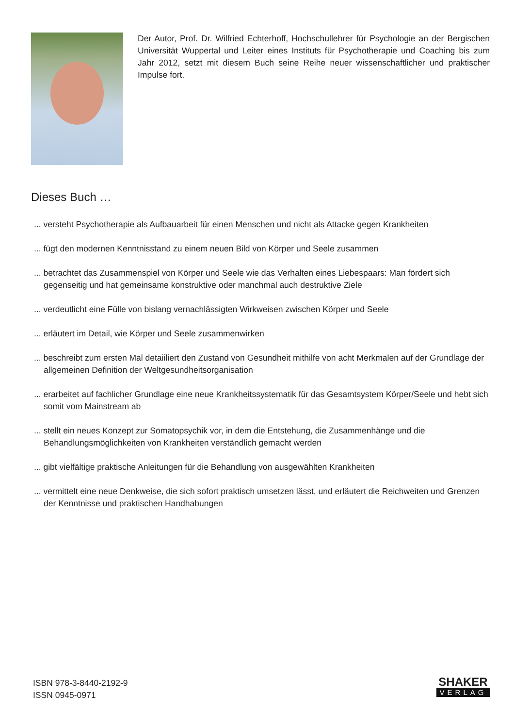Der Autor, Prof. Dr. Wilfried Echterhoff, Hochschullehrer für Psychologie an der Bergischen Universität Wuppertal und Leiter eines Instituts für Psychotherapie und Coaching bis zum Jahr 2012, setzt mit diesem Buch seine Reihe neuer wissenschaftlicher und praktischer Impulse fort.
Dieses Buch …
... versteht Psychotherapie als Aufbauarbeit für einen Menschen und nicht als Attacke gegen Krankheiten
... fügt den modernen Kenntnisstand zu einem neuen Bild von Körper und Seele zusammen
... betrachtet das Zusammenspiel von Körper und Seele wie das Verhalten eines Liebespaars: Man fördert sich gegenseitig und hat gemeinsame konstruktive oder manchmal auch destruktive Ziele
... verdeutlicht eine Fülle von bislang vernachlässigten Wirkweisen zwischen Körper und Seele
... erläutert im Detail, wie Körper und Seele zusammenwirken
... beschreibt zum ersten Mal detaiiliert den Zustand von Gesundheit mithilfe von acht Merkmalen auf der Grundlage der allgemeinen Definition der Weltgesundheitsorganisation
... erarbeitet auf fachlicher Grundlage eine neue Krankheitssystematik für das Gesamtsystem Körper/Seele und hebt sich somit vom Mainstream ab
... stellt ein neues Konzept zur Somatopsychik vor, in dem die Entstehung, die Zusammenhänge und die Behandlungsmöglichkeiten von Krankheiten verständlich gemacht werden
... gibt vielfältige praktische Anleitungen für die Behandlung von ausgewählten Krankheiten
... vermittelt eine neue Denkweise, die sich sofort praktisch umsetzen lässt, und erläutert die Reichweiten und Grenzen der Kenntnisse und praktischen Handhabungen
ISBN 978-3-8440-2192-9
ISSN 0945-0971
SHAKER
VERLAG